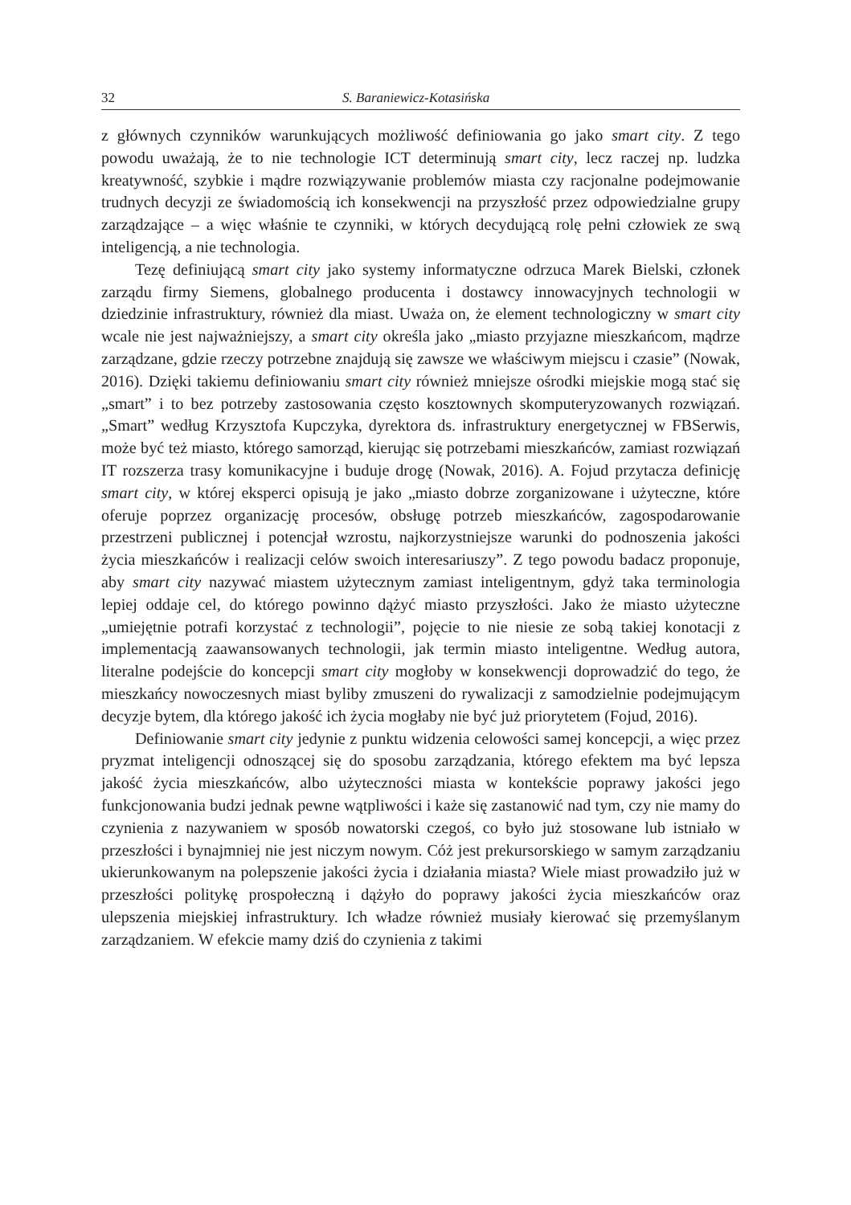32 S. Baraniewicz-Kotasińska
z głównych czynników warunkujących możliwość definiowania go jako smart city. Z tego powodu uważają, że to nie technologie ICT determinują smart city, lecz raczej np. ludzka kreatywność, szybkie i mądre rozwiązywanie problemów miasta czy racjonalne podejmowanie trudnych decyzji ze świadomością ich konsekwencji na przyszłość przez odpowiedzialne grupy zarządzające – a więc właśnie te czynniki, w których decydującą rolę pełni człowiek ze swą inteligencją, a nie technologia.
Tezę definiującą smart city jako systemy informatyczne odrzuca Marek Bielski, członek zarządu firmy Siemens, globalnego producenta i dostawcy innowacyjnych technologii w dziedzinie infrastruktury, również dla miast. Uważa on, że element technologiczny w smart city wcale nie jest najważniejszy, a smart city określa jako „miasto przyjazne mieszkańcom, mądrze zarządzane, gdzie rzeczy potrzebne znajdują się zawsze we właściwym miejscu i czasie” (Nowak, 2016). Dzięki takiemu definiowaniu smart city również mniejsze ośrodki miejskie mogą stać się „smart” i to bez potrzeby zastosowania często kosztownych skomputeryzowanych rozwiązań. „Smart” według Krzysztofa Kupczyka, dyrektora ds. infrastruktury energetycznej w FBSerwis, może być też miasto, którego samorząd, kierując się potrzebami mieszkańców, zamiast rozwiązań IT rozszerza trasy komunikacyjne i buduje drogę (Nowak, 2016). A. Fojud przytacza definicję smart city, w której eksperci opisują je jako „miasto dobrze zorganizowane i użyteczne, które oferuje poprzez organizację procesów, obsługę potrzeb mieszkańców, zagospodarowanie przestrzeni publicznej i potencjał wzrostu, najkorzystniejsze warunki do podnoszenia jakości życia mieszkańców i realizacji celów swoich interesariuszy”. Z tego powodu badacz proponuje, aby smart city nazywać miastem użytecznym zamiast inteligentnym, gdyż taka terminologia lepiej oddaje cel, do którego powinno dążyć miasto przyszłości. Jako że miasto użyteczne „umiejętnie potrafi korzystać z technologii”, pojęcie to nie niesie ze sobą takiej konotacji z implementacją zaawansowanych technologii, jak termin miasto inteligentne. Według autora, literalne podejście do koncepcji smart city mogłoby w konsekwencji doprowadzić do tego, że mieszkańcy nowoczesnych miast byliby zmuszeni do rywalizacji z samodzielnie podejmującym decyzje bytem, dla którego jakość ich życia mogłaby nie być już priorytetem (Fojud, 2016).
Definiowanie smart city jedynie z punktu widzenia celowości samej koncepcji, a więc przez pryzmat inteligencji odnoszącej się do sposobu zarządzania, którego efektem ma być lepsza jakość życia mieszkańców, albo użyteczności miasta w kontekście poprawy jakości jego funkcjonowania budzi jednak pewne wątpliwości i każe się zastanowić nad tym, czy nie mamy do czynienia z nazywaniem w sposób nowatorski czegoś, co było już stosowane lub istniało w przeszłości i bynajmniej nie jest niczym nowym. Cóż jest prekursorskiego w samym zarządzaniu ukierunkowanym na polepszenie jakości życia i działania miasta? Wiele miast prowadziło już w przeszłości politykę prospołeczną i dążyło do poprawy jakości życia mieszkańców oraz ulepszenia miejskiej infrastruktury. Ich władze również musiały kierować się przemyślanym zarządzaniem. W efekcie mamy dziś do czynienia z takimi